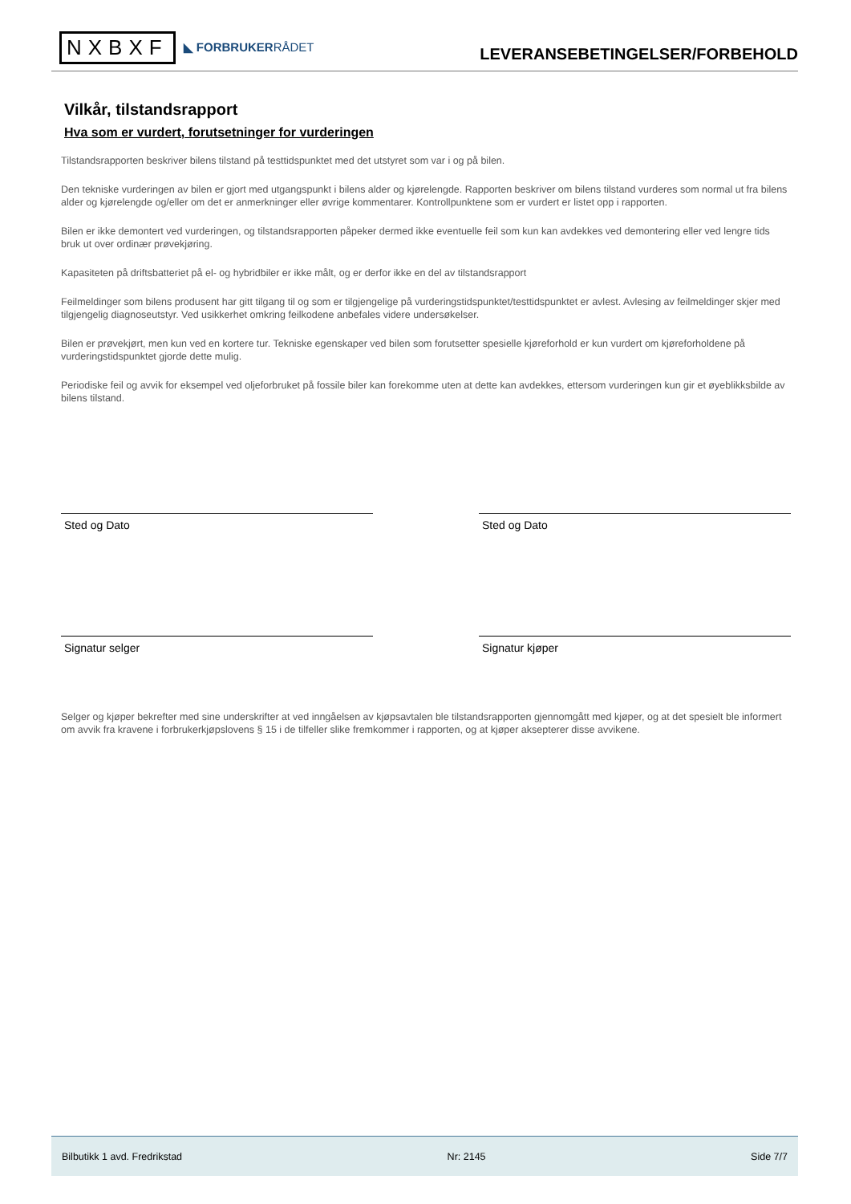NXBXF ◣ FORBRUKERRÅDET
LEVERANSEBETINGELSER/FORBEHOLD
Vilkår, tilstandsrapport
Hva som er vurdert, forutsetninger for vurderingen
Tilstandsrapporten beskriver bilens tilstand på testtidspunktet med det utstyret som var i og på bilen.
Den tekniske vurderingen av bilen er gjort med utgangspunkt i bilens alder og kjørelengde. Rapporten beskriver om bilens tilstand vurderes som normal ut fra bilens alder og kjørelengde og/eller om det er anmerkninger eller øvrige kommentarer. Kontrollpunktene som er vurdert er listet opp i rapporten.
Bilen er ikke demontert ved vurderingen, og tilstandsrapporten påpeker dermed ikke eventuelle feil som kun kan avdekkes ved demontering eller ved lengre tids bruk ut over ordinær prøvekjøring.
Kapasiteten på driftsbatteriet på el- og hybridbiler er ikke målt, og er derfor ikke en del av tilstandsrapport
Feilmeldinger som bilens produsent har gitt tilgang til og som er tilgjengelige på vurderingstidspunktet/testtidspunktet er avlest. Avlesing av feilmeldinger skjer med tilgjengelig diagnoseutstyr. Ved usikkerhet omkring feilkodene anbefales videre undersøkelser.
Bilen er prøvekjørt, men kun ved en kortere tur. Tekniske egenskaper ved bilen som forutsetter spesielle kjøreforhold er kun vurdert om kjøreforholdene på vurderingstidspunktet gjorde dette mulig.
Periodiske feil og avvik for eksempel ved oljeforbruket på fossile biler kan forekomme uten at dette kan avdekkes, ettersom vurderingen kun gir et øyeblikksbilde av bilens tilstand.
Sted og Dato Sted og Dato
Signatur selger Signatur kjøper
Selger og kjøper bekrefter med sine underskrifter at ved inngåelsen av kjøpsavtalen ble tilstandsrapporten gjennomgått med kjøper, og at det spesielt ble informert om avvik fra kravene i forbrukerkjøpslovens § 15 i de tilfeller slike fremkommer i rapporten, og at kjøper aksepterer disse avvikene.
Bilbutikk 1 avd. Fredrikstad Nr: 2145 Side 7/7